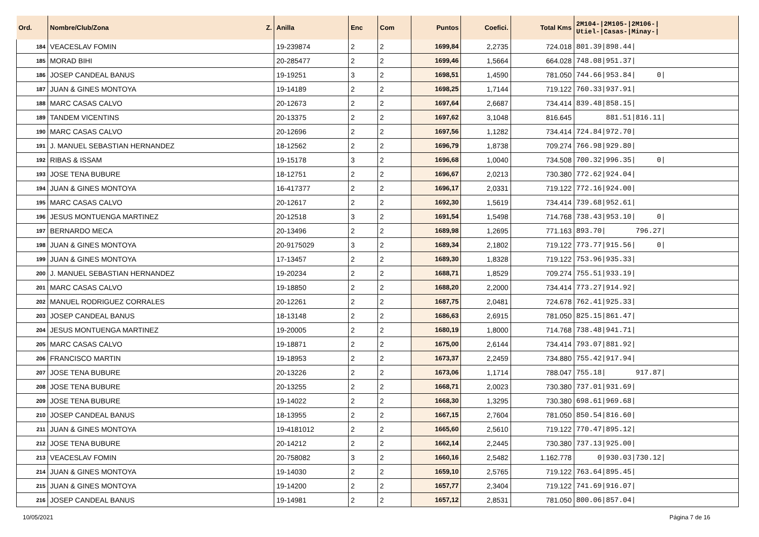| Ord. | Nombre/Club/Zona Z. | Anilla | Enc | Com | Puntos | Coefici. | Total Kms | 2M104-/2M105-/2M106-/ Utiel-/Casas-/Minay-/ |
| --- | --- | --- | --- | --- | --- | --- | --- | --- |
| 184 | VEACESLAV FOMIN | 19-239874 | 2 | 2 | 1699,84 | 2,2735 | 724.018 | 801.39/898.44/ |
| 185 | MORAD BIHI | 20-285477 | 2 | 2 | 1699,46 | 1,5664 | 664.028 | 748.08/951.37/ |
| 186 | JOSEP CANDEAL BANUS | 19-19251 | 3 | 2 | 1698,51 | 1,4590 | 781.050 | 744.66/953.84/ 0/ |
| 187 | JUAN & GINES MONTOYA | 19-14189 | 2 | 2 | 1698,25 | 1,7144 | 719.122 | 760.33/937.91/ |
| 188 | MARC CASAS CALVO | 20-12673 | 2 | 2 | 1697,64 | 2,6687 | 734.414 | 839.48/858.15/ |
| 189 | TANDEM VICENTINS | 20-13375 | 2 | 2 | 1697,62 | 3,1048 | 816.645 | 881.51/816.11/ |
| 190 | MARC CASAS CALVO | 20-12696 | 2 | 2 | 1697,56 | 1,1282 | 734.414 | 724.84/972.70/ |
| 191 | J. MANUEL SEBASTIAN HERNANDEZ | 18-12562 | 2 | 2 | 1696,79 | 1,8738 | 709.274 | 766.98/929.80/ |
| 192 | RIBAS & ISSAM | 19-15178 | 3 | 2 | 1696,68 | 1,0040 | 734.508 | 700.32/996.35/ 0/ |
| 193 | JOSE TENA BUBURE | 18-12751 | 2 | 2 | 1696,67 | 2,0213 | 730.380 | 772.62/924.04/ |
| 194 | JUAN & GINES MONTOYA | 16-417377 | 2 | 2 | 1696,17 | 2,0331 | 719.122 | 772.16/924.00/ |
| 195 | MARC CASAS CALVO | 20-12617 | 2 | 2 | 1692,30 | 1,5619 | 734.414 | 739.68/952.61/ |
| 196 | JESUS MONTUENGA MARTINEZ | 20-12518 | 3 | 2 | 1691,54 | 1,5498 | 714.768 | 738.43/953.10/ 0/ |
| 197 | BERNARDO MECA | 20-13496 | 2 | 2 | 1689,98 | 1,2695 | 771.163 | 893.70/ 796.27/ |
| 198 | JUAN & GINES MONTOYA | 20-9175029 | 3 | 2 | 1689,34 | 2,1802 | 719.122 | 773.77/915.56/ 0/ |
| 199 | JUAN & GINES MONTOYA | 17-13457 | 2 | 2 | 1689,30 | 1,8328 | 719.122 | 753.96/935.33/ |
| 200 | J. MANUEL SEBASTIAN HERNANDEZ | 19-20234 | 2 | 2 | 1688,71 | 1,8529 | 709.274 | 755.51/933.19/ |
| 201 | MARC CASAS CALVO | 19-18850 | 2 | 2 | 1688,20 | 2,2000 | 734.414 | 773.27/914.92/ |
| 202 | MANUEL RODRIGUEZ CORRALES | 20-12261 | 2 | 2 | 1687,75 | 2,0481 | 724.678 | 762.41/925.33/ |
| 203 | JOSEP CANDEAL BANUS | 18-13148 | 2 | 2 | 1686,63 | 2,6915 | 781.050 | 825.15/861.47/ |
| 204 | JESUS MONTUENGA MARTINEZ | 19-20005 | 2 | 2 | 1680,19 | 1,8000 | 714.768 | 738.48/941.71/ |
| 205 | MARC CASAS CALVO | 19-18871 | 2 | 2 | 1675,00 | 2,6144 | 734.414 | 793.07/881.92/ |
| 206 | FRANCISCO MARTIN | 19-18953 | 2 | 2 | 1673,37 | 2,2459 | 734.880 | 755.42/917.94/ |
| 207 | JOSE TENA BUBURE | 20-13226 | 2 | 2 | 1673,06 | 1,1714 | 788.047 | 755.18/ 917.87/ |
| 208 | JOSE TENA BUBURE | 20-13255 | 2 | 2 | 1668,71 | 2,0023 | 730.380 | 737.01/931.69/ |
| 209 | JOSE TENA BUBURE | 19-14022 | 2 | 2 | 1668,30 | 1,3295 | 730.380 | 698.61/969.68/ |
| 210 | JOSEP CANDEAL BANUS | 18-13955 | 2 | 2 | 1667,15 | 2,7604 | 781.050 | 850.54/816.60/ |
| 211 | JUAN & GINES MONTOYA | 19-4181012 | 2 | 2 | 1665,60 | 2,5610 | 719.122 | 770.47/895.12/ |
| 212 | JOSE TENA BUBURE | 20-14212 | 2 | 2 | 1662,14 | 2,2445 | 730.380 | 737.13/925.00/ |
| 213 | VEACESLAV FOMIN | 20-758082 | 3 | 2 | 1660,16 | 2,5482 | 1.162.778 | 0/930.03/730.12/ |
| 214 | JUAN & GINES MONTOYA | 19-14030 | 2 | 2 | 1659,10 | 2,5765 | 719.122 | 763.64/895.45/ |
| 215 | JUAN & GINES MONTOYA | 19-14200 | 2 | 2 | 1657,77 | 2,3404 | 719.122 | 741.69/916.07/ |
| 216 | JOSEP CANDEAL BANUS | 19-14981 | 2 | 2 | 1657,12 | 2,8531 | 781.050 | 800.06/857.04/ |
10/05/2021 Página 7 de 16